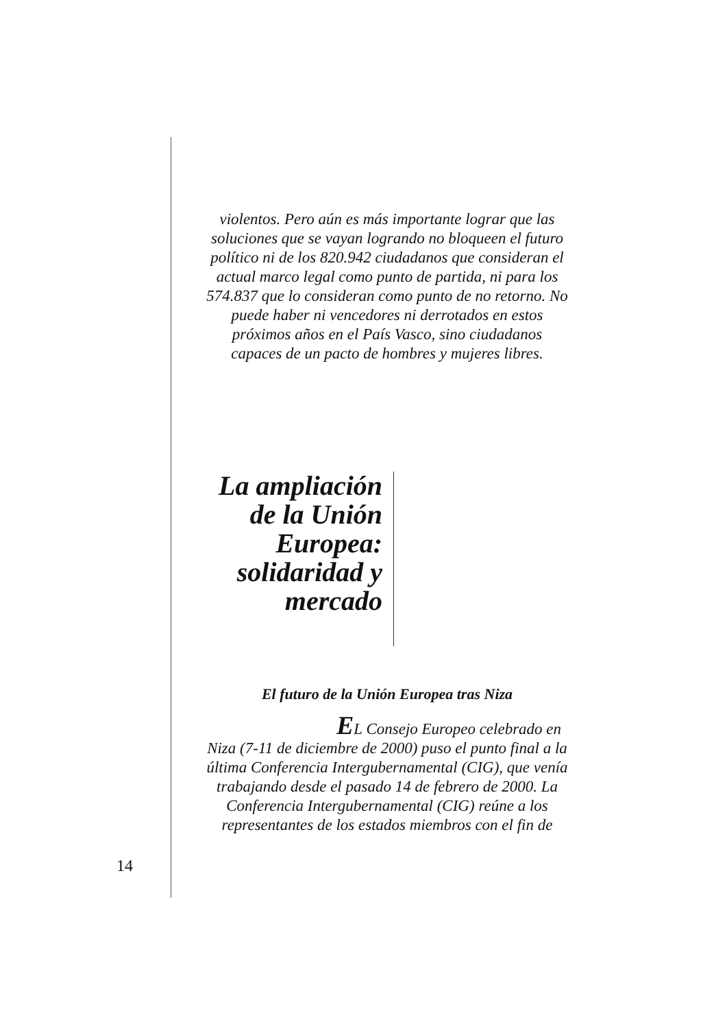violentos. Pero aún es más importante lograr que las soluciones que se vayan logrando no bloqueen el futuro político ni de los 820.942 ciudadanos que consideran el actual marco legal como punto de partida, ni para los 574.837 que lo consideran como punto de no retorno. No puede haber ni vencedores ni derrotados en estos próximos años en el País Vasco, sino ciudadanos capaces de un pacto de hombres y mujeres libres.
La ampliación de la Unión Europea: solidaridad y mercado
El futuro de la Unión Europea tras Niza
EL Consejo Europeo celebrado en Niza (7-11 de diciembre de 2000) puso el punto final a la última Conferencia Intergubernamental (CIG), que venía trabajando desde el pasado 14 de febrero de 2000. La Conferencia Intergubernamental (CIG) reúne a los representantes de los estados miembros con el fin de
14